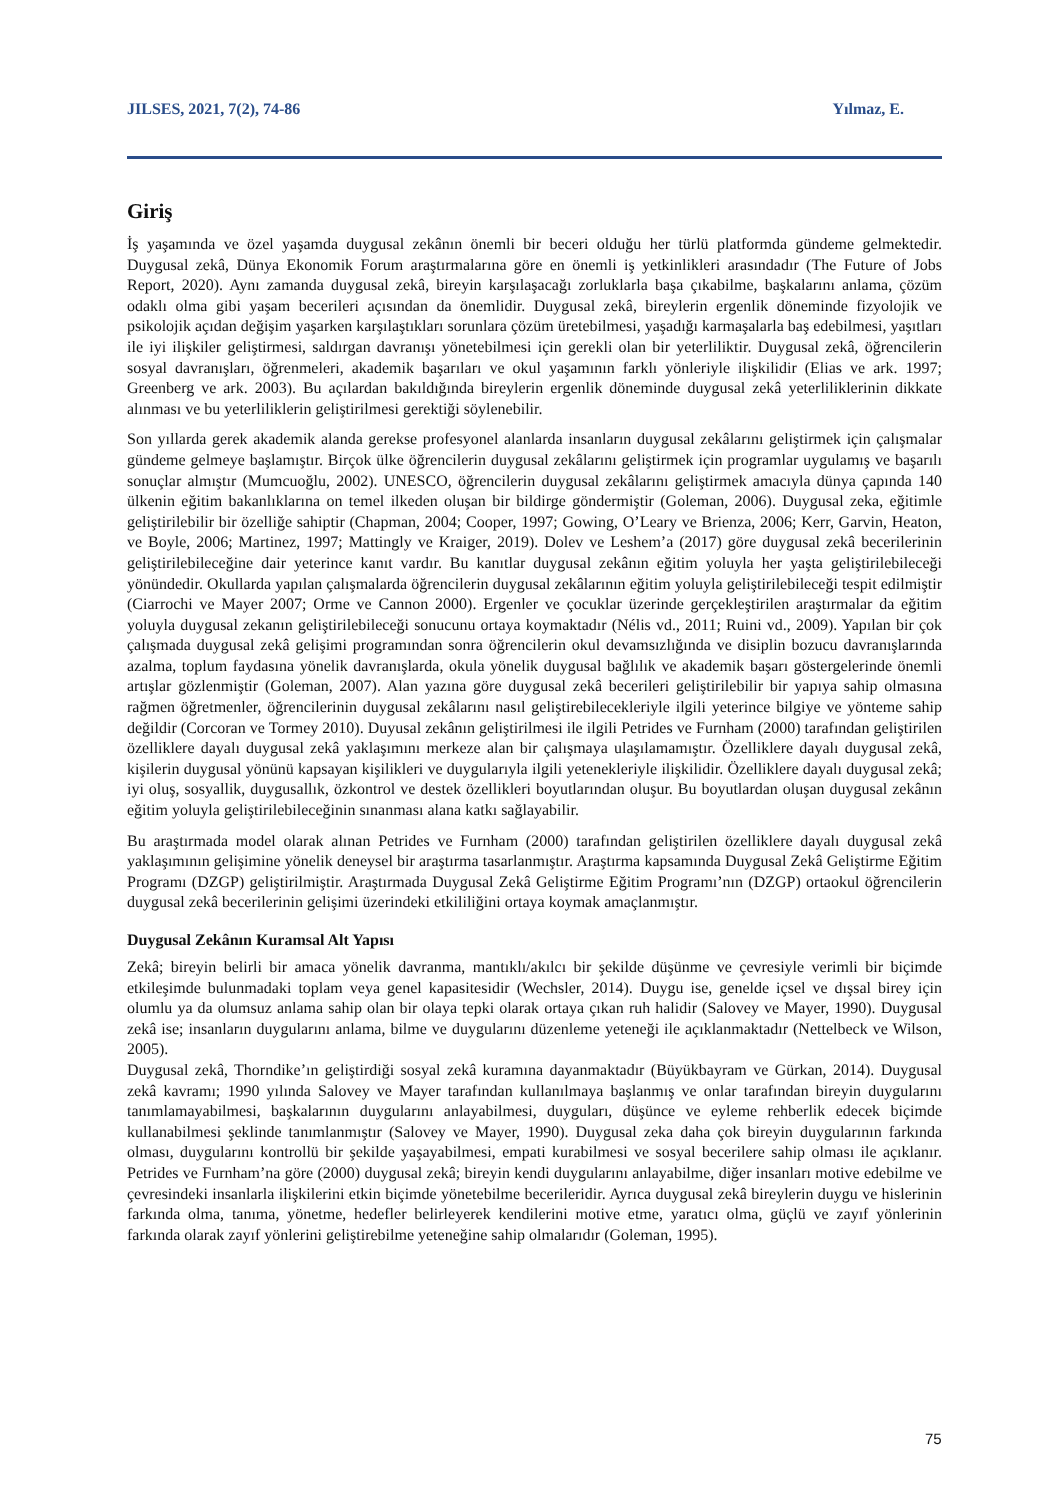JILSES, 2021, 7(2), 74-86 Yılmaz, E.
Giriş
İş yaşamında ve özel yaşamda duygusal zekânın önemli bir beceri olduğu her türlü platformda gündeme gelmektedir. Duygusal zekâ, Dünya Ekonomik Forum araştırmalarına göre en önemli iş yetkinlikleri arasındadır (The Future of Jobs Report, 2020). Aynı zamanda duygusal zekâ, bireyin karşılaşacağı zorluklarla başa çıkabilme, başkalarını anlama, çözüm odaklı olma gibi yaşam becerileri açısından da önemlidir. Duygusal zekâ, bireylerin ergenlik döneminde fizyolojik ve psikolojik açıdan değişim yaşarken karşılaştıkları sorunlara çözüm üretebilmesi, yaşadığı karmaşalarla baş edebilmesi, yaşıtları ile iyi ilişkiler geliştirmesi, saldırgan davranışı yönetebilmesi için gerekli olan bir yeterliliktir. Duygusal zekâ, öğrencilerin sosyal davranışları, öğrenmeleri, akademik başarıları ve okul yaşamının farklı yönleriyle ilişkilidir (Elias ve ark. 1997; Greenberg ve ark. 2003). Bu açılardan bakıldığında bireylerin ergenlik döneminde duygusal zekâ yeterliliklerinin dikkate alınması ve bu yeterliliklerin geliştirilmesi gerektiği söylenebilir.
Son yıllarda gerek akademik alanda gerekse profesyonel alanlarda insanların duygusal zekâlarını geliştirmek için çalışmalar gündeme gelmeye başlamıştır. Birçok ülke öğrencilerin duygusal zekâlarını geliştirmek için programlar uygulamış ve başarılı sonuçlar almıştır (Mumcuoğlu, 2002). UNESCO, öğrencilerin duygusal zekâlarını geliştirmek amacıyla dünya çapında 140 ülkenin eğitim bakanlıklarına on temel ilkeden oluşan bir bildirge göndermiştir (Goleman, 2006). Duygusal zeka, eğitimle geliştirilebilir bir özelliğe sahiptir (Chapman, 2004; Cooper, 1997; Gowing, O’Leary ve Brienza, 2006; Kerr, Garvin, Heaton, ve Boyle, 2006; Martinez, 1997; Mattingly ve Kraiger, 2019). Dolev ve Leshem’a (2017) göre duygusal zekâ becerilerinin geliştirilebileceğine dair yeterince kanıt vardır. Bu kanıtlar duygusal zekânın eğitim yoluyla her yaşta geliştirilebileceği yönündedir. Okullarda yapılan çalışmalarda öğrencilerin duygusal zekâlarının eğitim yoluyla geliştirilebileceği tespit edilmiştir (Ciarrochi ve Mayer 2007; Orme ve Cannon 2000). Ergenler ve çocuklar üzerinde gerçekleştirilen araştırmalar da eğitim yoluyla duygusal zekanın geliştirilebileceği sonucunu ortaya koymaktadır (Nélis vd., 2011; Ruini vd., 2009). Yapılan bir çok çalışmada duygusal zekâ gelişimi programından sonra öğrencilerin okul devamsızlığında ve disiplin bozucu davranışlarında azalma, toplum faydasına yönelik davranışlarda, okula yönelik duygusal bağlılık ve akademik başarı göstergelerinde önemli artışlar gözlenmiştir (Goleman, 2007). Alan yazına göre duygusal zekâ becerileri geliştirilebilir bir yapıya sahip olmasına rağmen öğretmenler, öğrencilerinin duygusal zekâlarını nasıl geliştirebilecekleriyle ilgili yeterince bilgiye ve yönteme sahip değildir (Corcoran ve Tormey 2010). Duyusal zekânın geliştirilmesi ile ilgili Petrides ve Furnham (2000) tarafından geliştirilen özelliklere dayalı duygusal zekâ yaklaşımını merkeze alan bir çalışmaya ulaşılamamıştır. Özelliklere dayalı duygusal zekâ, kişilerin duygusal yönünü kapsayan kişilikleri ve duygularıyla ilgili yetenekleriyle ilişkilidir. Özelliklere dayalı duygusal zekâ; iyi oluş, sosyallik, duygusallık, özkontrol ve destek özellikleri boyutlarından oluşur. Bu boyutlardan oluşan duygusal zekânın eğitim yoluyla geliştirilebileceğinin sınanması alana katkı sağlayabilir.
Bu araştırmada model olarak alınan Petrides ve Furnham (2000) tarafından geliştirilen özelliklere dayalı duygusal zekâ yaklaşımının gelişimine yönelik deneysel bir araştırma tasarlanmıştır. Araştırma kapsamında Duygusal Zekâ Geliştirme Eğitim Programı (DZGP) geliştirilmiştir. Araştırmada Duygusal Zekâ Geliştirme Eğitim Programı’nın (DZGP) ortaokul öğrencilerin duygusal zekâ becerilerinin gelişimi üzerindeki etkililiğini ortaya koymak amaçlanmıştır.
Duygusal Zekânın Kuramsal Alt Yapısı
Zekâ; bireyin belirli bir amaca yönelik davranma, mantıklı/akılcı bir şekilde düşünme ve çevresiyle verimli bir biçimde etkileşimde bulunmadaki toplam veya genel kapasitesidir (Wechsler, 2014). Duygu ise, genelde içsel ve dışsal birey için olumlu ya da olumsuz anlama sahip olan bir olaya tepki olarak ortaya çıkan ruh halidir (Salovey ve Mayer, 1990). Duygusal zekâ ise; insanların duygularını anlama, bilme ve duygularını düzenleme yeteneği ile açıklanmaktadır (Nettelbeck ve Wilson, 2005).
Duygusal zekâ, Thorndike’ın geliştirdiği sosyal zekâ kuramına dayanmaktadır (Büyükbayram ve Gürkan, 2014). Duygusal zekâ kavramı; 1990 yılında Salovey ve Mayer tarafından kullanılmaya başlanmış ve onlar tarafından bireyin duygularını tanımlamayabilmesi, başkalarının duygularını anlayabilmesi, duyguları, düşünce ve eyleme rehberlik edecek biçimde kullanabilmesi şeklinde tanımlanmıştır (Salovey ve Mayer, 1990). Duygusal zeka daha çok bireyin duygularının farkında olması, duygularını kontrollü bir şekilde yaşayabilmesi, empati kurabilmesi ve sosyal becerilere sahip olması ile açıklanır. Petrides ve Furnham’na göre (2000) duygusal zekâ; bireyin kendi duygularını anlayabilme, diğer insanları motive edebilme ve çevresindeki insanlarla ilişkilerini etkin biçimde yönetebilme becerileridir. Ayrıca duygusal zekâ bireylerin duygu ve hislerinin farkında olma, tanıma, yönetme, hedefler belirleyerek kendilerini motive etme, yaratıcı olma, güçlü ve zayıf yönlerinin farkında olarak zayıf yönlerini geliştirebilme yeteneğine sahip olmalarıdır (Goleman, 1995).
75